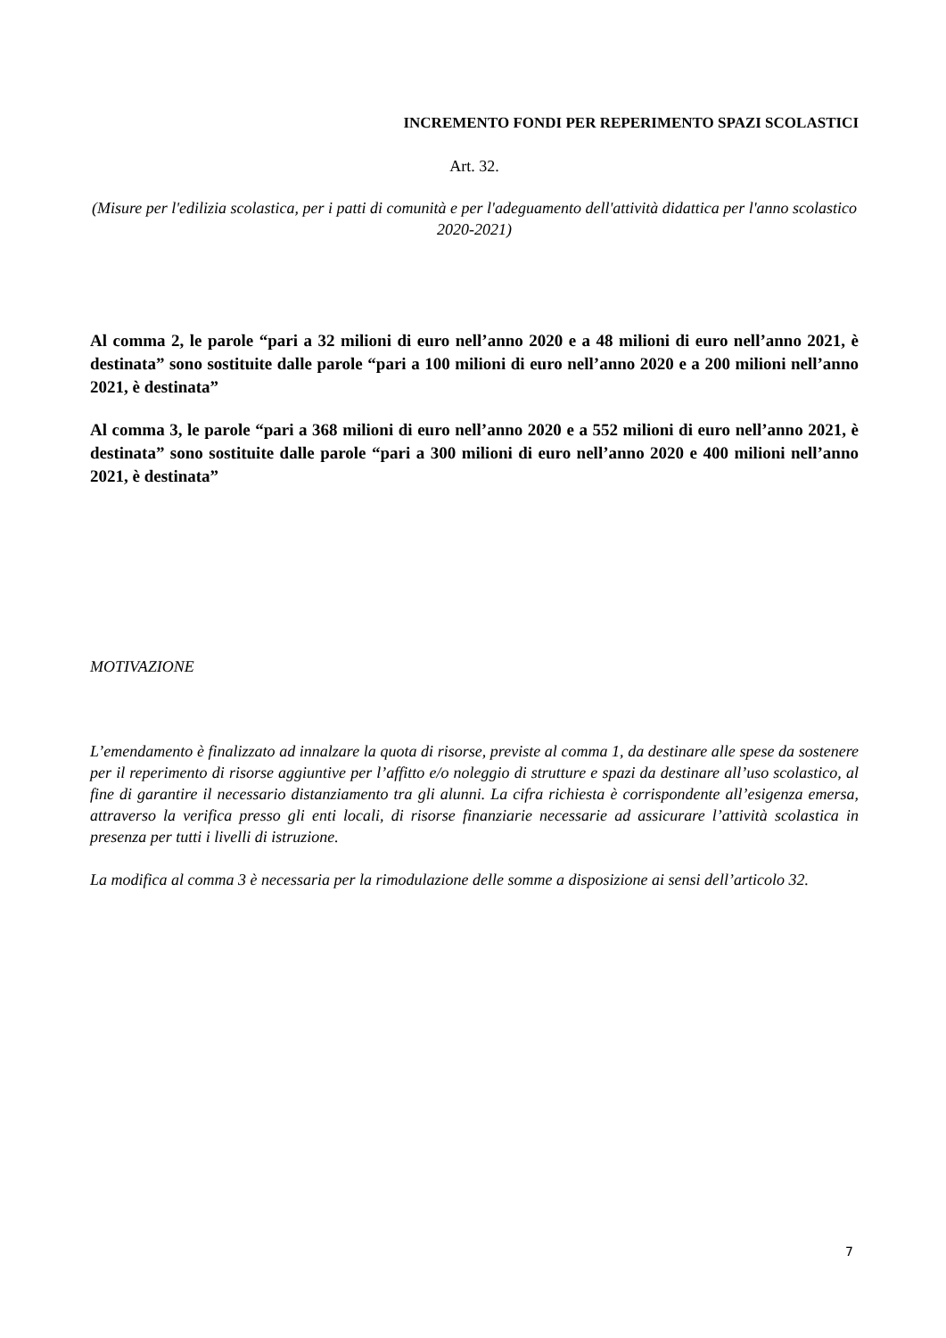INCREMENTO FONDI PER REPERIMENTO SPAZI SCOLASTICI
Art. 32.
(Misure per l'edilizia scolastica, per i patti di comunità e per l'adeguamento dell'attività didattica per l'anno scolastico 2020-2021)
Al comma 2, le parole “pari a 32 milioni di euro nell’anno 2020 e a 48 milioni di euro nell’anno 2021, è destinata” sono sostituite dalle parole “pari a 100 milioni di euro nell’anno 2020 e a 200 milioni nell’anno 2021, è destinata”
Al comma 3, le parole “pari a 368 milioni di euro nell’anno 2020 e a 552 milioni di euro nell’anno 2021, è destinata” sono sostituite dalle parole “pari a 300 milioni di euro nell’anno 2020 e 400 milioni nell’anno 2021, è destinata”
MOTIVAZIONE
L’emendamento è finalizzato ad innalzare la quota di risorse, previste al comma 1, da destinare alle spese da sostenere per il reperimento di risorse aggiuntive per l’affitto e/o noleggio di strutture e spazi da destinare all’uso scolastico, al fine di garantire il necessario distanziamento tra gli alunni. La cifra richiesta è corrispondente all’esigenza emersa, attraverso la verifica presso gli enti locali, di risorse finanziarie necessarie ad assicurare l’attività scolastica in presenza per tutti i livelli di istruzione.
La modifica al comma 3 è necessaria per la rimodulazione delle somme a disposizione ai sensi dell’articolo 32.
7